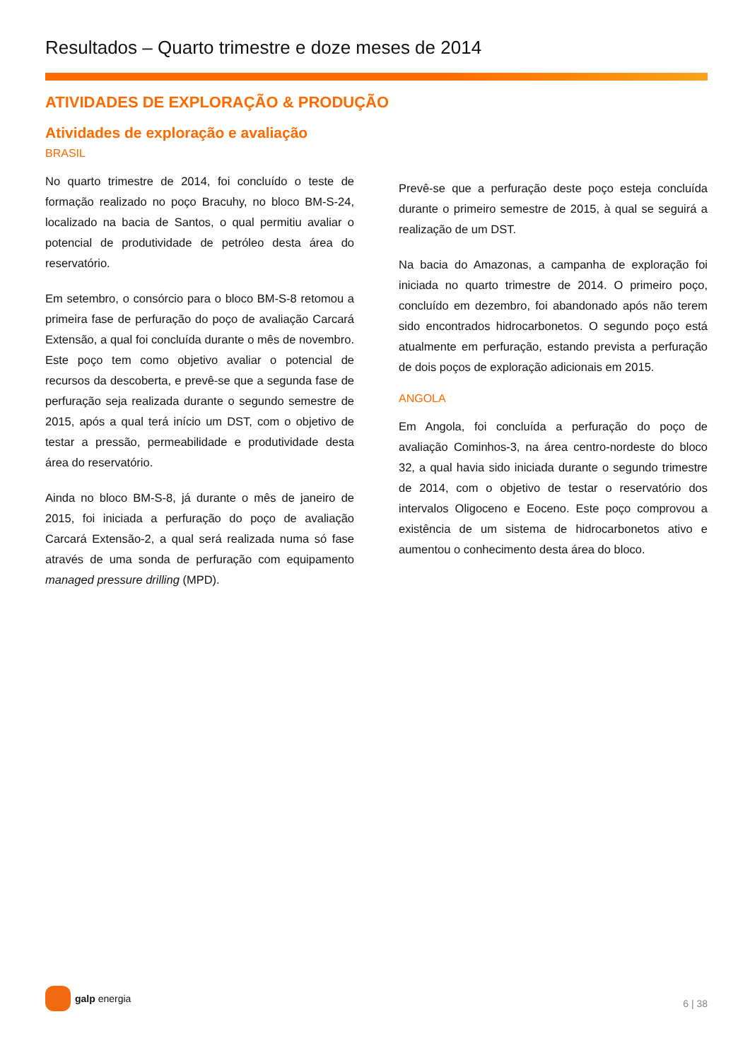Resultados – Quarto trimestre e doze meses de 2014
ATIVIDADES DE EXPLORAÇÃO & PRODUÇÃO
Atividades de exploração e avaliação
BRASIL
No quarto trimestre de 2014, foi concluído o teste de formação realizado no poço Bracuhy, no bloco BM-S-24, localizado na bacia de Santos, o qual permitiu avaliar o potencial de produtividade de petróleo desta área do reservatório.
Em setembro, o consórcio para o bloco BM-S-8 retomou a primeira fase de perfuração do poço de avaliação Carcará Extensão, a qual foi concluída durante o mês de novembro. Este poço tem como objetivo avaliar o potencial de recursos da descoberta, e prevê-se que a segunda fase de perfuração seja realizada durante o segundo semestre de 2015, após a qual terá início um DST, com o objetivo de testar a pressão, permeabilidade e produtividade desta área do reservatório.
Ainda no bloco BM-S-8, já durante o mês de janeiro de 2015, foi iniciada a perfuração do poço de avaliação Carcará Extensão-2, a qual será realizada numa só fase através de uma sonda de perfuração com equipamento managed pressure drilling (MPD).
Prevê-se que a perfuração deste poço esteja concluída durante o primeiro semestre de 2015, à qual se seguirá a realização de um DST.
Na bacia do Amazonas, a campanha de exploração foi iniciada no quarto trimestre de 2014. O primeiro poço, concluído em dezembro, foi abandonado após não terem sido encontrados hidrocarbonetos. O segundo poço está atualmente em perfuração, estando prevista a perfuração de dois poços de exploração adicionais em 2015.
ANGOLA
Em Angola, foi concluída a perfuração do poço de avaliação Cominhos-3, na área centro-nordeste do bloco 32, a qual havia sido iniciada durante o segundo trimestre de 2014, com o objetivo de testar o reservatório dos intervalos Oligoceno e Eoceno. Este poço comprovou a existência de um sistema de hidrocarbonetos ativo e aumentou o conhecimento desta área do bloco.
galp energia
6 | 38